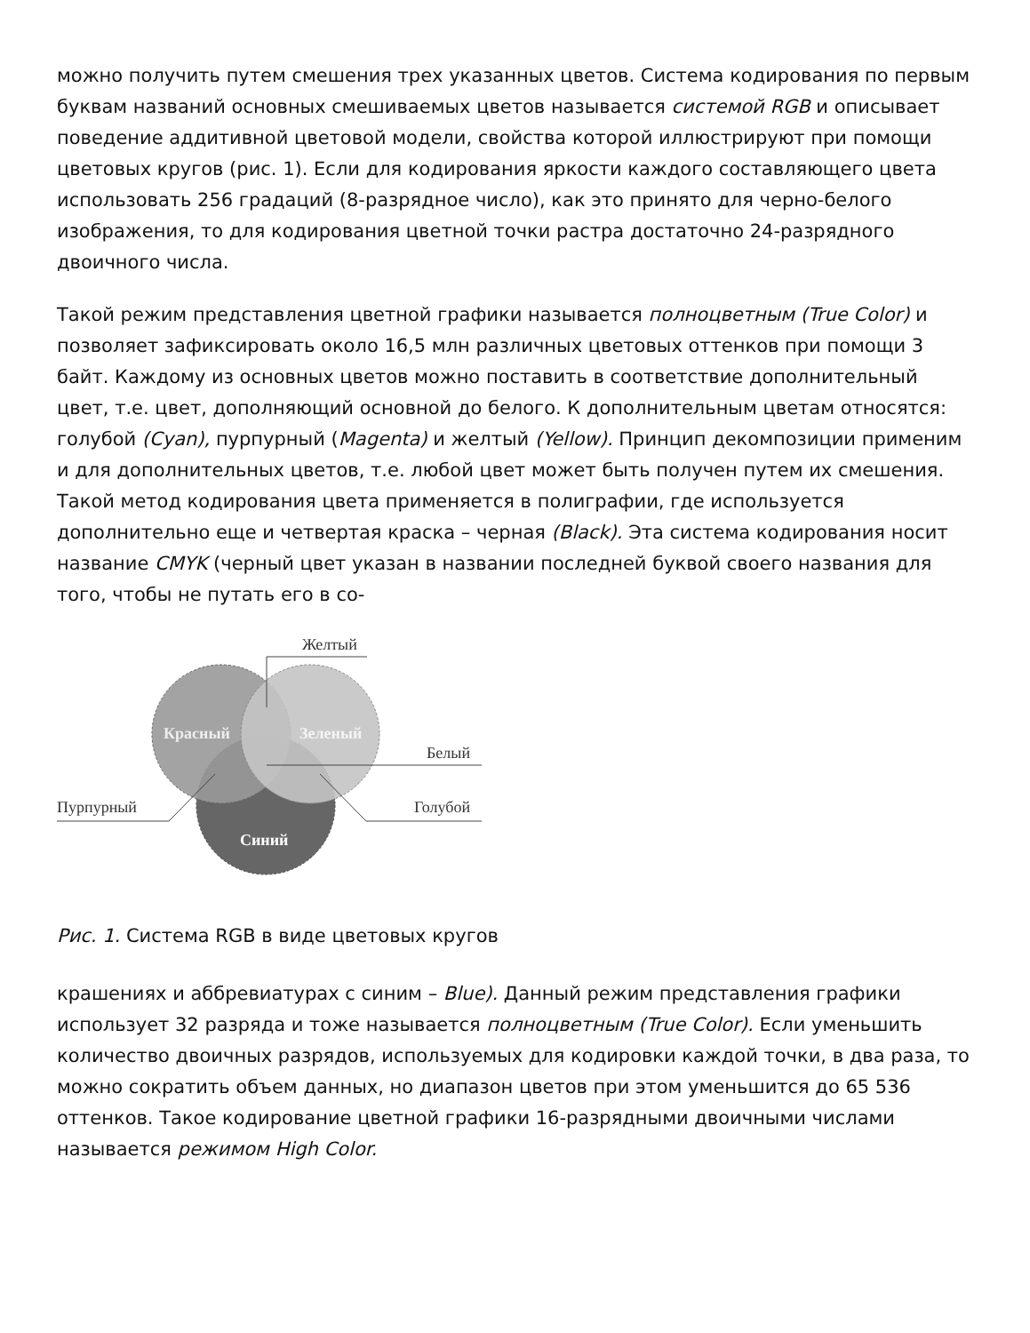можно получить путем смешения трех указанных цветов. Система кодирования по первым буквам названий основных смешиваемых цветов называется системой RGB и описывает поведение аддитивной цветовой модели, свойства которой иллюстрируют при помощи цветовых кругов (рис. 1). Если для кодирования яркости каждого составляющего цвета использовать 256 градаций (8-разрядное число), как это принято для черно-белого изображения, то для кодирования цветной точки растра достаточно 24-разрядного двоичного числа.
Такой режим представления цветной графики называется полноцветным (True Color) и позволяет зафиксировать около 16,5 млн различных цветовых оттенков при помощи 3 байт. Каждому из основных цветов можно поставить в соответствие дополнительный цвет, т.е. цвет, дополняющий основной до белого. К дополнительным цветам относятся: голубой (Cyan), пурпурный (Magenta) и желтый (Yellow). Принцип декомпозиции применим и для дополнительных цветов, т.е. любой цвет может быть получен путем их смешения. Такой метод кодирования цвета применяется в полиграфии, где используется дополнительно еще и четвертая краска – черная (Black). Эта система кодирования носит название CMYK (черный цвет указан в названии последней буквой своего названия для того, чтобы не путать его в со-
Красный
Зеленый
Синий
Желтый
Белый
Пурпурный
Голубой
Рис. 1. Система RGB в виде цветовых кругов
крашениях и аббревиатурах с синим – Blue). Данный режим представления графики использует 32 разряда и тоже называется полноцветным (True Color). Если уменьшить количество двоичных разрядов, используемых для кодировки каждой точки, в два раза, то можно сократить объем данных, но диапазон цветов при этом уменьшится до 65 536 оттенков. Такое кодирование цветной графики 16-разрядными двоичными числами называется режимом High Color.